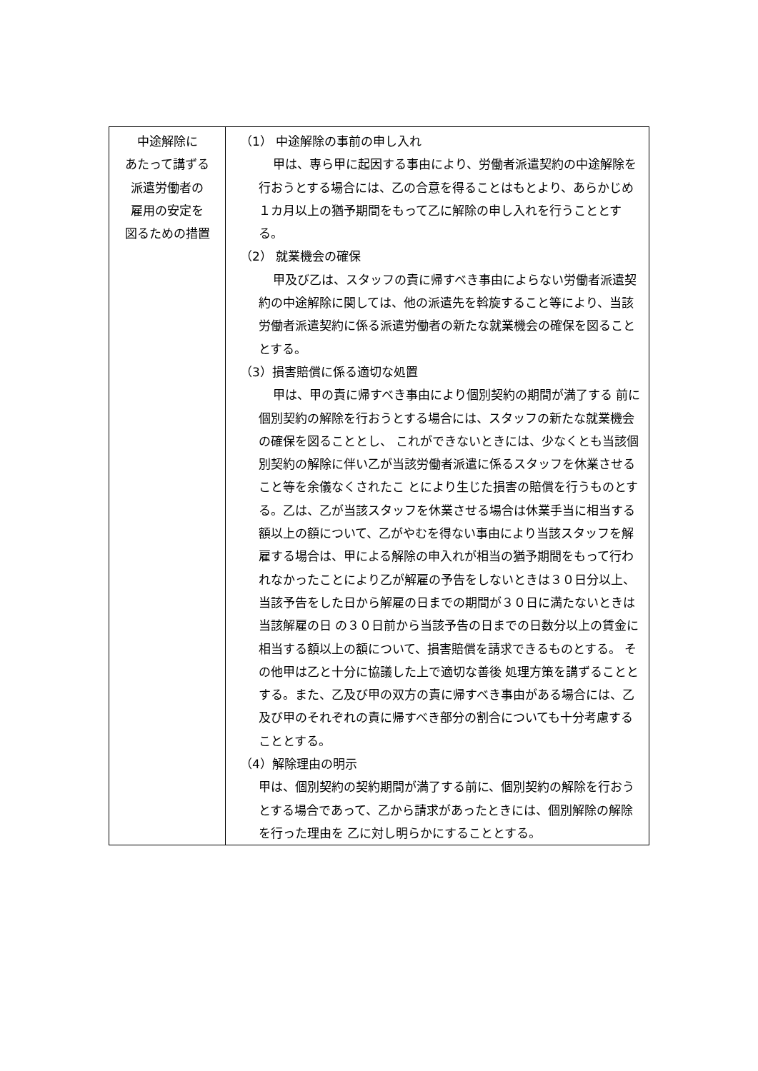| 中途解除に あたって講ずる 派遣労働者の 雇用の安定を 図るための措置 | （1） 中途解除の事前の申し入れ 甲は、専ら甲に起因する事由により、労働者派遣契約の中途解除を行おうとする場合には、乙の合意を得ることはもとより、あらかじめ１カ月以上の猶予期間をもって乙に解除の申し入れを行うこととする。 （2） 就業機会の確保 甲及び乙は、スタッフの責に帰すべき事由によらない労働者派遣契約の中途解除に関しては、他の派遣先を斡旋すること等により、当該労働者派遣契約に係る派遣労働者の新たな就業機会の確保を図ることとする。 （3）損害賠償に係る適切な処置 甲は、甲の責に帰すべき事由により個別契約の期間が満了する 前に個別契約の解除を行おうとする場合には、スタッフの新たな就業機会の確保を図ることとし、 これができないときには、少なくとも当該個別契約の解除に伴い乙が当該労働者派遣に係るスタッフを休業させること等を余儀なくされたこ とにより生じた損害の賠償を行うものとする。乙は、乙が当該スタッフを休業させる場合は休業手当に相当する額以上の額について、乙がやむを得ない事由により当該スタッフを解雇する場合は、甲による解除の申入れが相当の猶予期間をもって行われなかったことにより乙が解雇の予告をしないときは３０日分以上、当該予告をした日から解雇の日までの期間が３０日に満たないときは当該解雇の日 の３０日前から当該予告の日までの日数分以上の賃金に相当する額以上の額について、損害賠償を請求できるものとする。 その他甲は乙と十分に協議した上で適切な善後 処理方策を講ずることとする。また、乙及び甲の双方の責に帰すべき事由がある場合には、乙及び甲のそれぞれの責に帰すべき部分の割合についても十分考慮することとする。 （4）解除理由の明示 甲は、個別契約の契約期間が満了する前に、個別契約の解除を行おうとする場合であって、乙から請求があったときには、個別解除の解除を行った理由を 乙に対し明らかにすることとする。 |